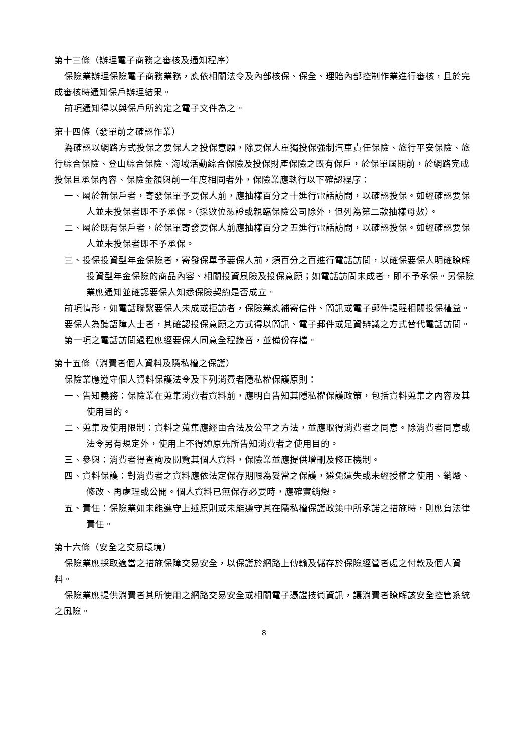第十三條（辦理電子商務之審核及通知程序）
保險業辦理保險電子商務業務，應依相關法令及內部核保、保全、理賠內部控制作業進行審核，且於完成審核時通知保戶辦理結果。
前項通知得以與保戶所約定之電子文件為之。
第十四條（發單前之確認作業）
為確認以網路方式投保之要保人之投保意願，除要保人單獨投保強制汽車責任保險、旅行平安保險、旅行綜合保險、登山綜合保險、海域活動綜合保險及投保財產保險之既有保戶，於保單屆期前，於網路完成投保且承保內容、保險金額與前一年度相同者外，保險業應執行以下確認程序：
一、屬於新保戶者，寄發保單予要保人前，應抽樣百分之十進行電話訪問，以確認投保。如經確認要保人並未投保者即不予承保。（採數位憑證或親臨保險公司除外，但列為第二款抽樣母數）。
二、屬於既有保戶者，於保單寄發要保人前應抽樣百分之五進行電話訪問，以確認投保。如經確認要保人並未投保者即不予承保。
三、投保投資型年金保險者，寄發保單予要保人前，須百分之百進行電話訪問，以確保要保人明確瞭解投資型年金保險的商品內容、相關投資風險及投保意願；如電話訪問未成者，即不予承保。另保險業應通知並確認要保人知悉保險契約是否成立。
前項情形，如電話聯繫要保人未成或拒訪者，保險業應補寄信件、簡訊或電子郵件提醒相關投保權益。
要保人為聽語障人士者，其確認投保意願之方式得以簡訊、電子郵件或足資辨識之方式替代電話訪問。
第一項之電話訪問過程應經要保人同意全程錄音，並備份存檔。
第十五條（消費者個人資料及隱私權之保護）
保險業應遵守個人資料保護法令及下列消費者隱私權保護原則：
一、告知義務：保險業在蒐集消費者資料前，應明白告知其隱私權保護政策，包括資料蒐集之內容及其使用目的。
二、蒐集及使用限制：資料之蒐集應經由合法及公平之方法，並應取得消費者之同意。除消費者同意或法令另有規定外，使用上不得逾原先所告知消費者之使用目的。
三、參與：消費者得查詢及閱覽其個人資料，保險業並應提供增刪及修正機制。
四、資料保護：對消費者之資料應依法定保存期限為妥當之保護，避免遺失或未經授權之使用、銷燬、修改、再處理或公開。個人資料已無保存必要時，應確實銷燬。
五、責任：保險業如未能遵守上述原則或未能遵守其在隱私權保護政策中所承諾之措施時，則應負法律責任。
第十六條（安全之交易環境）
保險業應採取適當之措施保障交易安全，以保護於網路上傳輸及儲存於保險經營者處之付款及個人資料。
保險業應提供消費者其所使用之網路交易安全或相關電子憑證技術資訊，讓消費者瞭解該安全控管系統之風險。
8